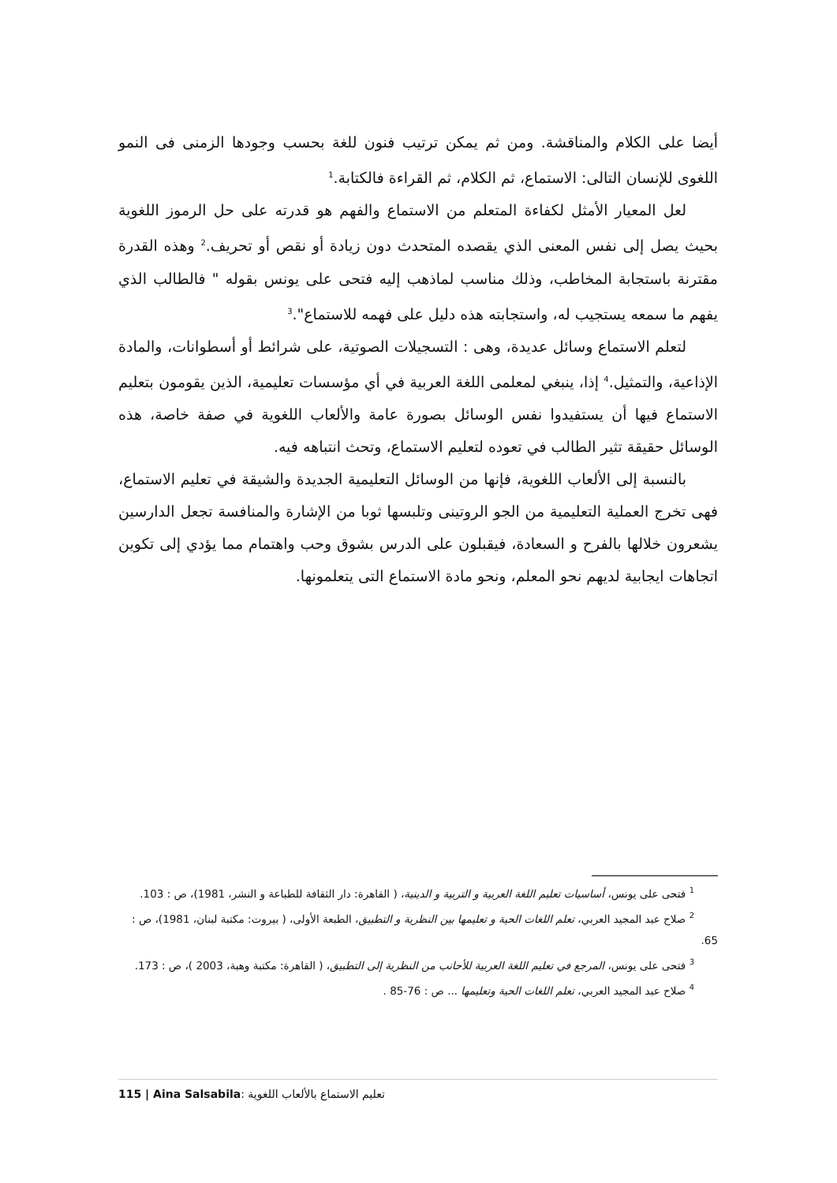أيضا على الكلام والمناقشة. ومن ثم يمكن ترتيب فنون للغة بحسب وجودها الزمنى فى النمو اللغوى للإنسان التالى: الاستماع، ثم الكلام، ثم القراءة فالكتابة.<sup>1</sup>
لعل المعيار الأمثل لكفاءة المتعلم من الاستماع والفهم هو قدرته على حل الرموز اللغوية بحيث يصل إلى نفس المعنى الذي يقصده المتحدث دون زيادة أو نقص أو تحريف.<sup>2</sup> وهذه القدرة مقترنة باستجابة المخاطب، وذلك مناسب لماذهب إليه فتحى على يونس بقوله " فالطالب الذي يفهم ما سمعه يستجيب له، واستجابته هذه دليل على فهمه للاستماع".<sup>3</sup>
لتعلم الاستماع وسائل عديدة، وهى : التسجيلات الصوتية، على شرائط أو أسطوانات، والمادة الإذاعية، والتمثيل.<sup>4</sup> إذا، ينبغي لمعلمى اللغة العربية في أي مؤسسات تعليمية، الذين يقومون بتعليم الاستماع فيها أن يستفيدوا نفس الوسائل بصورة عامة والألعاب اللغوية في صفة خاصة، هذه الوسائل حقيقة تثير الطالب في تعوده لتعليم الاستماع، وتحث انتباهه فيه.
بالنسبة إلى الألعاب اللغوية، فإنها من الوسائل التعليمية الجديدة والشيقة في تعليم الاستماع، فهى تخرج العملية التعليمية من الجو الروتينى وتلبسها ثوبا من الإشارة والمنافسة تجعل الدارسين يشعرون خلالها بالفرح و السعادة، فيقبلون على الدرس بشوق وحب واهتمام مما يؤدي إلى تكوين اتجاهات ايجابية لديهم نحو المعلم، ونحو مادة الاستماع التى يتعلمونها.
<sup>1</sup> فتحى على يونس، أساسيات تعلبم اللغة العربية و التربية و الدينية، ( القاهرة: دار الثقافة للطباعة و النشر، 1981)، ص : 103.
<sup>2</sup> صلاح عبد المجيد العربي، تعلم اللغات الحية و تعليمها بين النظرية و التطبيق، الطبعة الأولى، ( بيروت: مكتبة لبنان، 1981)، ص : 65.
<sup>3</sup> فتحى على يونس، المرجع في تعليم اللغة العربية للأحانب من النظرية إلى التطبيق، ( القاهرة: مكتبة وهبة، 2003 )، ص : 173.
<sup>4</sup> صلاح عبد المجيد العربي، تعلم اللغات الحية وتعليمها ... ص : 76-85 .
115 | Aina Salsabila: تعليم الاستماع بالألعاب اللغوية